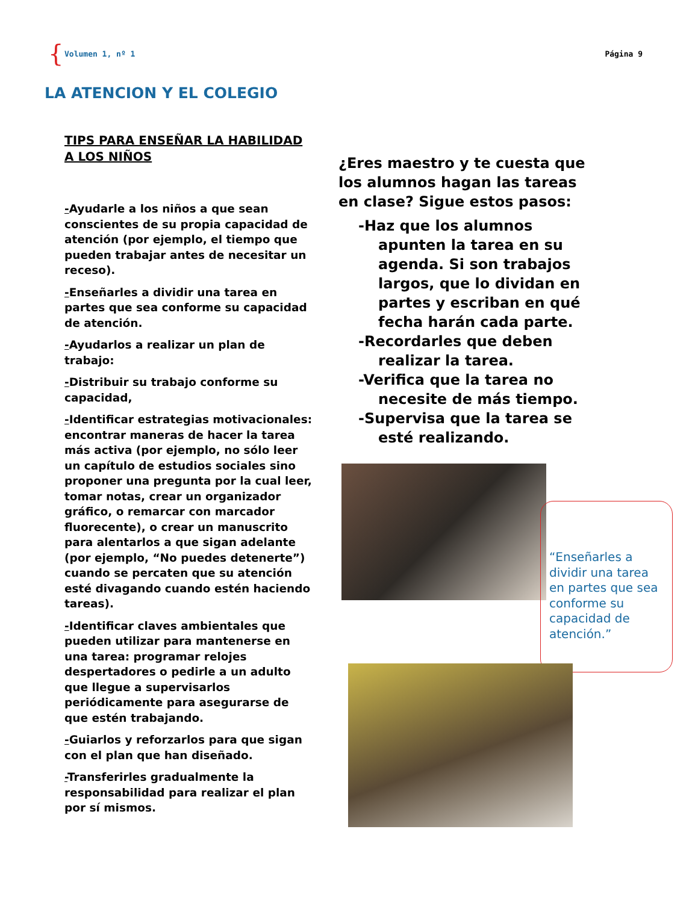{ Volumen 1, nº 1 Página 9
LA ATENCION Y EL COLEGIO
TIPS PARA ENSEÑAR LA HABILIDAD A LOS NIÑOS
-Ayudarle a los niños a que sean conscientes de su propia capacidad de atención (por ejemplo, el tiempo que pueden trabajar antes de necesitar un receso).
-Enseñarles a dividir una tarea en partes que sea conforme su capacidad de atención.
-Ayudarlos a realizar un plan de trabajo:
-Distribuir su trabajo conforme su capacidad,
-Identificar estrategias motivacionales: encontrar maneras de hacer la tarea más activa (por ejemplo, no sólo leer un capítulo de estudios sociales sino proponer una pregunta por la cual leer, tomar notas, crear un organizador gráfico, o remarcar con marcador fluorecente), o crear un manuscrito para alentarlos a que sigan adelante (por ejemplo, “No puedes detenerte”) cuando se percaten que su atención esté divagando cuando estén haciendo tareas).
-Identificar claves ambientales que pueden utilizar para mantenerse en una tarea: programar relojes despertadores o pedirle a un adulto que llegue a supervisarlos periódicamente para asegurarse de que estén trabajando.
-Guiarlos y reforzarlos para que sigan con el plan que han diseñado.
-Transferirles gradualmente la responsabilidad para realizar el plan por sí mismos.
¿Eres maestro y te cuesta que los alumnos hagan las tareas en clase? Sigue estos pasos:
-Haz que los alumnos apunten la tarea en su agenda. Si son trabajos largos, que lo dividan en partes y escriban en qué fecha harán cada parte.
-Recordarles que deben realizar la tarea.
-Verifica que la tarea no necesite de más tiempo.
-Supervisa que la tarea se esté realizando.
“Enseñarles a dividir una tarea en partes que sea conforme su capacidad de atención.”